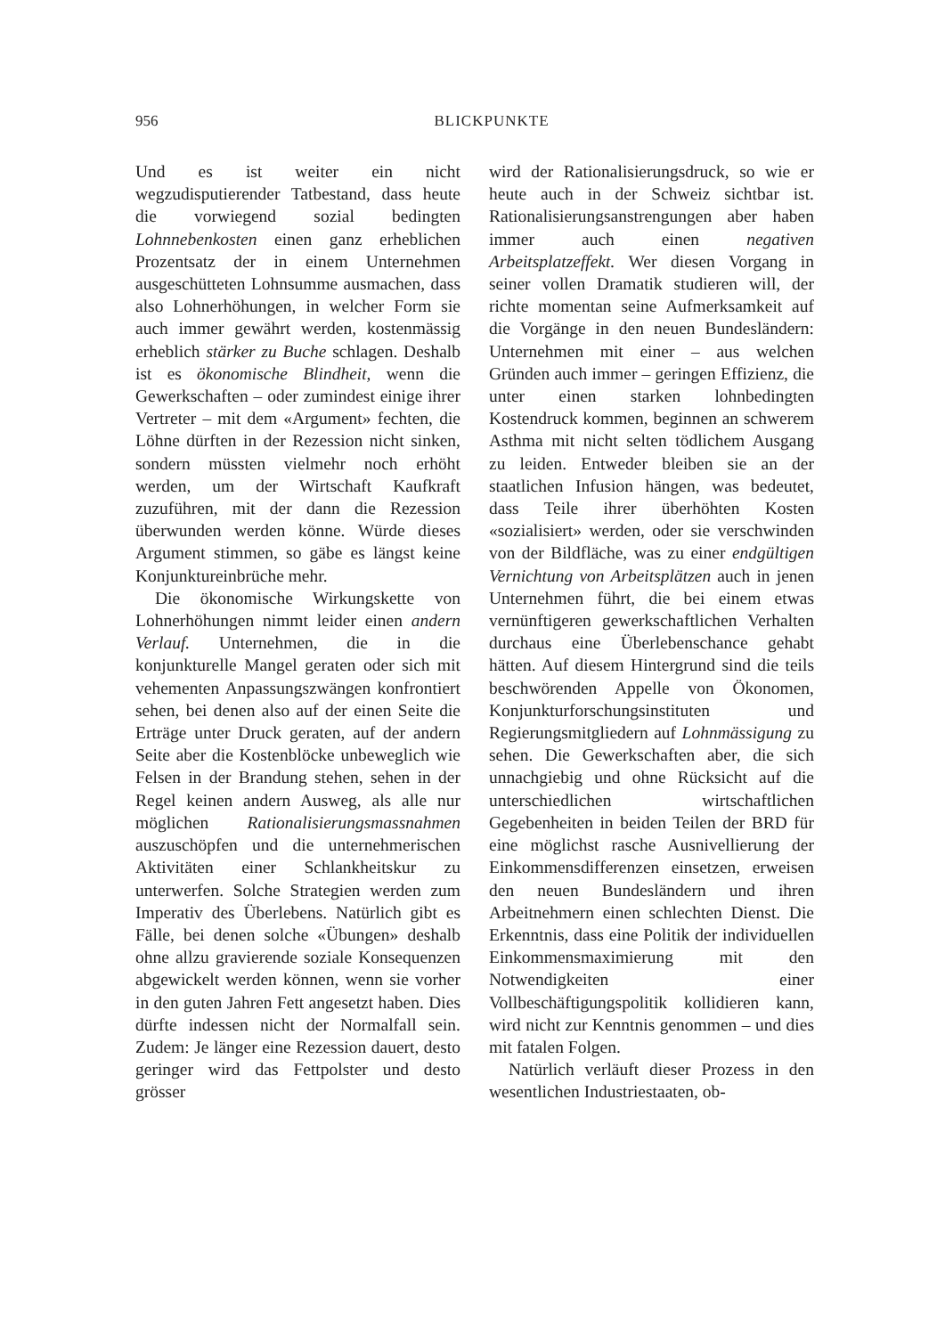956
BLICKPUNKTE
Und es ist weiter ein nicht wegzudispu­tierender Tatbestand, dass heute die vorwiegend sozial bedingten Lohnne­benkosten einen ganz erheblichen Pro­zentsatz der in einem Unternehmen aus­geschütteten Lohnsumme ausmachen, dass also Lohnerhöhungen, in welcher Form sie auch immer gewährt werden, kostenmässig erheblich stärker zu Bu­che schlagen. Deshalb ist es ökonomi­sche Blindheit, wenn die Gewerkschaf­ten – oder zumindest einige ihrer Vertre­ter – mit dem «Argument» fechten, die Löhne dürften in der Rezession nicht sinken, sondern müssten vielmehr noch erhöht werden, um der Wirtschaft Kauf­kraft zuzuführen, mit der dann die Re­zession überwunden werden könne. Würde dieses Argument stimmen, so gä­be es längst keine Konjunktureinbrüche mehr.
Die ökonomische Wirkungskette von Lohnerhöhungen nimmt leider einen andern Verlauf. Unternehmen, die in die konjunkturelle Mangel geraten oder sich mit vehementen Anpassungszwän­gen konfrontiert sehen, bei denen also auf der einen Seite die Erträge unter Druck geraten, auf der andern Seite aber die Kostenblöcke unbeweglich wie Felsen in der Brandung stehen, sehen in der Regel keinen andern Ausweg, als alle nur möglichen Rationalisierungs­massnahmen auszuschöpfen und die un­ternehmerischen Aktivitäten einer Schlankheitskur zu unterwerfen. Solche Strategien werden zum Imperativ des Überlebens. Natürlich gibt es Fälle, bei denen solche «Übungen» deshalb ohne allzu gravierende soziale Konsequenzen abgewickelt werden können, wenn sie vorher in den guten Jahren Fett ange­setzt haben. Dies dürfte indessen nicht der Normalfall sein. Zudem: Je länger eine Rezession dauert, desto geringer wird das Fettpolster und desto grösser
wird der Rationalisierungsdruck, so wie er heute auch in der Schweiz sichtbar ist. Rationalisierungsanstrengungen aber haben immer auch einen negativen Ar­beitsplatzeffekt. Wer diesen Vorgang in seiner vollen Dramatik studieren will, der richte momentan seine Aufmerk­samkeit auf die Vorgänge in den neuen Bundesländern: Unternehmen mit einer – aus welchen Gründen auch immer – geringen Effizienz, die unter einen star­ken lohnbedingten Kostendruck kom­men, beginnen an schwerem Asthma mit nicht selten tödlichem Ausgang zu leiden. Entweder bleiben sie an der staatlichen Infusion hängen, was bedeu­tet, dass Teile ihrer überhöhten Kosten «sozialisiert» werden, oder sie ver­schwinden von der Bildfläche, was zu einer endgültigen Vernichtung von Ar­beitsplätzen auch in jenen Unternehmen führt, die bei einem etwas vernünfti­geren gewerkschaftlichen Verhalten durchaus eine Überlebenschance ge­habt hätten. Auf diesem Hintergrund sind die teils beschwörenden Appelle von Ökonomen, Konjunkturfor­schungsinstituten und Regierungsmit­gliedern auf Lohnmässigung zu sehen. Die Gewerkschaften aber, die sich un­nachgiebig und ohne Rücksicht auf die unterschiedlichen wirtschaftlichen Ge­gebenheiten in beiden Teilen der BRD für eine möglichst rasche Ausnivellie­rung der Einkommensdifferenzen ein­setzen, erweisen den neuen Bundeslän­dern und ihren Arbeitnehmern einen schlechten Dienst. Die Erkenntnis, dass eine Politik der individuellen Einkom­mensmaximierung mit den Notwendig­keiten einer Vollbeschäftigungspolitik kollidieren kann, wird nicht zur Kennt­nis genommen – und dies mit fatalen Folgen.
Natürlich verläuft dieser Prozess in den wesentlichen Industriestaaten, ob-